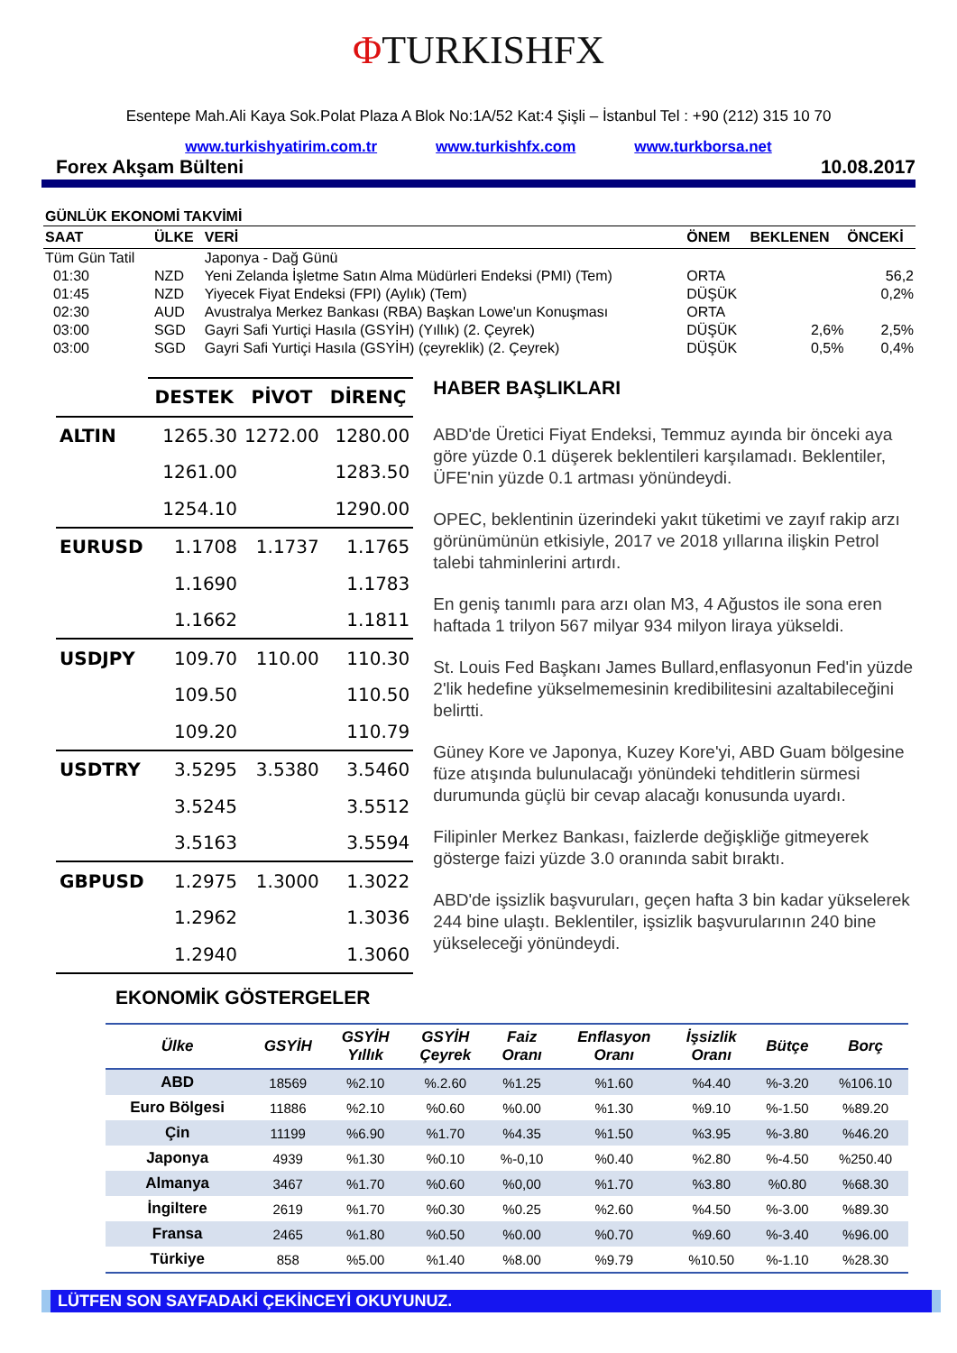ΦTURKISHFX
Esentepe Mah.Ali Kaya Sok.Polat Plaza A Blok No:1A/52 Kat:4 Şişli – İstanbul Tel : +90 (212) 315 10 70
www.turkishyatirim.com.tr www.turkishfx.com www.turkborsa.net
Forex Akşam Bülteni 10.08.2017
| GÜNLÜK EKONOMİ TAKVİMİ | | | | | |
| SAAT | ÜLKE | VERİ | ÖNEM | BEKLENEN | ÖNCEKİ |
| Tüm Gün Tatil | | Japonya - Dağ Günü | | | |
| 01:30 | NZD | Yeni Zelanda İşletme Satın Alma Müdürleri Endeksi (PMI) (Tem) | ORTA | | 56,2 |
| 01:45 | NZD | Yiyecek Fiyat Endeksi (FPI) (Aylık) (Tem) | DÜŞÜK | | 0,2% |
| 02:30 | AUD | Avustralya Merkez Bankası (RBA) Başkan Lowe'un Konuşması | ORTA | | |
| 03:00 | SGD | Gayri Safi Yurtiçi Hasıla (GSYİH) (Yıllık) (2. Çeyrek) | DÜŞÜK | 2,6% | 2,5% |
| 03:00 | SGD | Gayri Safi Yurtiçi Hasıla (GSYİH) (çeyreklik) (2. Çeyrek) | DÜŞÜK | 0,5% | 0,4% |
| | DESTEK | PİVOT | DİRENÇ |
| ALTIN | 1265.30 | 1272.00 | 1280.00 |
| | 1261.00 | | 1283.50 |
| | 1254.10 | | 1290.00 |
| EURUSD | 1.1708 | 1.1737 | 1.1765 |
| | 1.1690 | | 1.1783 |
| | 1.1662 | | 1.1811 |
| USDJPY | 109.70 | 110.00 | 110.30 |
| | 109.50 | | 110.50 |
| | 109.20 | | 110.79 |
| USDTRY | 3.5295 | 3.5380 | 3.5460 |
| | 3.5245 | | 3.5512 |
| | 3.5163 | | 3.5594 |
| GBPUSD | 1.2975 | 1.3000 | 1.3022 |
| | 1.2962 | | 1.3036 |
| | 1.2940 | | 1.3060 |
HABER BAŞLIKLARI
ABD'de Üretici Fiyat Endeksi, Temmuz ayında bir önceki aya göre yüzde 0.1 düşerek beklentileri karşılamadı. Beklentiler, ÜFE'nin yüzde 0.1 artması yönündeydi.
OPEC, beklentinin üzerindeki yakıt tüketimi ve zayıf rakip arzı görünümünün etkisiyle, 2017 ve 2018 yıllarına ilişkin Petrol talebi tahminlerini artırdı.
En geniş tanımlı para arzı olan M3, 4 Ağustos ile sona eren haftada 1 trilyon 567 milyar 934 milyon liraya yükseldi.
St. Louis Fed Başkanı James Bullard,enflasyonun Fed'in yüzde 2'lik hedefine yükselmemesinin kredibilitesini azaltabileceğini belirtti.
Güney Kore ve Japonya, Kuzey Kore'yi, ABD Guam bölgesine füze atışında bulunulacağı yönündeki tehditlerin sürmesi durumunda güçlü bir cevap alacağı konusunda uyardı.
Filipinler Merkez Bankası, faizlerde değişkliğe gitmeyerek gösterge faizi yüzde 3.0 oranında sabit bıraktı.
ABD'de işsizlik başvuruları, geçen hafta 3 bin kadar yükselerek 244 bine ulaştı. Beklentiler, işsizlik başvurularının 240 bine yükseleceği yönündeydi.
EKONOMİK GÖSTERGELER
| Ülke | GSYİH | GSYİH Yıllık | GSYİH Çeyrek | Faiz Oranı | Enflasyon Oranı | İşsizlik Oranı | Bütçe | Borç |
| --- | --- | --- | --- | --- | --- | --- | --- | --- |
| ABD | 18569 | %2.10 | %.2.60 | %1.25 | %1.60 | %4.40 | %-3.20 | %106.10 |
| Euro Bölgesi | 11886 | %2.10 | %0.60 | %0.00 | %1.30 | %9.10 | %-1.50 | %89.20 |
| Çin | 11199 | %6.90 | %1.70 | %4.35 | %1.50 | %3.95 | %-3.80 | %46.20 |
| Japonya | 4939 | %1.30 | %0.10 | %-0,10 | %0.40 | %2.80 | %-4.50 | %250.40 |
| Almanya | 3467 | %1.70 | %0.60 | %0,00 | %1.70 | %3.80 | %0.80 | %68.30 |
| İngiltere | 2619 | %1.70 | %0.30 | %0.25 | %2.60 | %4.50 | %-3.00 | %89.30 |
| Fransa | 2465 | %1.80 | %0.50 | %0.00 | %0.70 | %9.60 | %-3.40 | %96.00 |
| Türkiye | 858 | %5.00 | %1.40 | %8.00 | %9.79 | %10.50 | %-1.10 | %28.30 |
LÜTFEN SON SAYFADAKİ ÇEKİNCEYİ OKUYUNUZ.